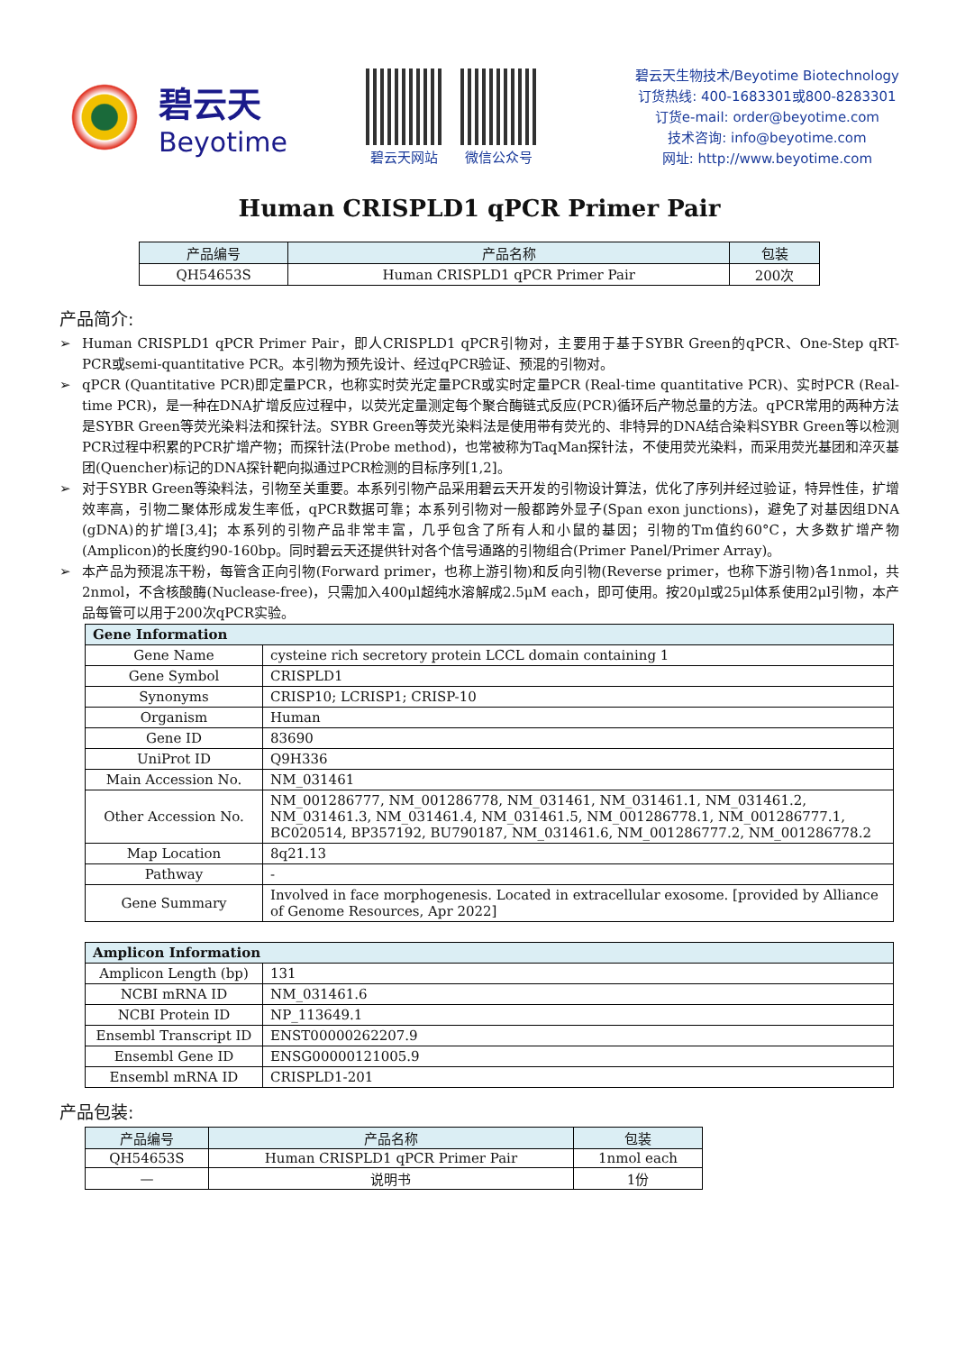碧云天
Beyotime
碧云天网站 微信公众号
碧云天生物技术/Beyotime Biotechnology
订货热线: 400-1683301或800-8283301
订货e-mail: order@beyotime.com
技术咨询: info@beyotime.com
网址: http://www.beyotime.com
Human CRISPLD1 qPCR Primer Pair
| 产品编号 | 产品名称 | 包装 |
| --- | --- | --- |
| QH54653S | Human CRISPLD1 qPCR Primer Pair | 200次 |
产品简介:
➢ Human CRISPLD1 qPCR Primer Pair，即人CRISPLD1 qPCR引物对，主要用于基于SYBR Green的qPCR、One-Step qRT-PCR或semi-quantitative PCR。本引物为预先设计、经过qPCR验证、预混的引物对。
➢ qPCR (Quantitative PCR)即定量PCR，也称实时荧光定量PCR或实时定量PCR (Real-time quantitative PCR)、实时PCR (Real-time PCR)，是一种在DNA扩增反应过程中，以荧光定量测定每个聚合酶链式反应(PCR)循环后产物总量的方法。qPCR常用的两种方法是SYBR Green等荧光染料法和探针法。SYBR Green等荧光染料法是使用带有荧光的、非特异的DNA结合染料SYBR Green等以检测PCR过程中积累的PCR扩增产物；而探针法(Probe method)，也常被称为TaqMan探针法，不使用荧光染料，而采用荧光基团和淬灭基团(Quencher)标记的DNA探针靶向拟通过PCR检测的目标序列[1,2]。
➢ 对于SYBR Green等染料法，引物至关重要。本系列引物产品采用碧云天开发的引物设计算法，优化了序列并经过验证，特异性佳，扩增效率高，引物二聚体形成发生率低，qPCR数据可靠；本系列引物对一般都跨外显子(Span exon junctions)，避免了对基因组DNA (gDNA)的扩增[3,4]；本系列的引物产品非常丰富，几乎包含了所有人和小鼠的基因；引物的Tm值约60°C，大多数扩增产物(Amplicon)的长度约90-160bp。同时碧云天还提供针对各个信号通路的引物组合(Primer Panel/Primer Array)。
➢ 本产品为预混冻干粉，每管含正向引物(Forward primer，也称上游引物)和反向引物(Reverse primer，也称下游引物)各1nmol，共2nmol，不含核酸酶(Nuclease-free)，只需加入400μl超纯水溶解成2.5μM each，即可使用。按20μl或25μl体系使用2μl引物，本产品每管可以用于200次qPCR实验。
| Gene Information | |
| Gene Name | cysteine rich secretory protein LCCL domain containing 1 |
| Gene Symbol | CRISPLD1 |
| Synonyms | CRISP10; LCRISP1; CRISP-10 |
| Organism | Human |
| Gene ID | 83690 |
| UniProt ID | Q9H336 |
| Main Accession No. | NM_031461 |
| Other Accession No. | NM_001286777, NM_001286778, NM_031461, NM_031461.1, NM_031461.2, NM_031461.3, NM_031461.4, NM_031461.5, NM_001286778.1, NM_001286777.1, BC020514, BP357192, BU790187, NM_031461.6, NM_001286777.2, NM_001286778.2 |
| Map Location | 8q21.13 |
| Pathway | - |
| Gene Summary | Involved in face morphogenesis. Located in extracellular exosome. [provided by Alliance of Genome Resources, Apr 2022] |
| Amplicon Information | |
| Amplicon Length (bp) | 131 |
| NCBI mRNA ID | NM_031461.6 |
| NCBI Protein ID | NP_113649.1 |
| Ensembl Transcript ID | ENST00000262207.9 |
| Ensembl Gene ID | ENSG00000121005.9 |
| Ensembl mRNA ID | CRISPLD1-201 |
产品包装:
| 产品编号 | 产品名称 | 包装 |
| --- | --- | --- |
| QH54653S | Human CRISPLD1 qPCR Primer Pair | 1nmol each |
| — | 说明书 | 1份 |